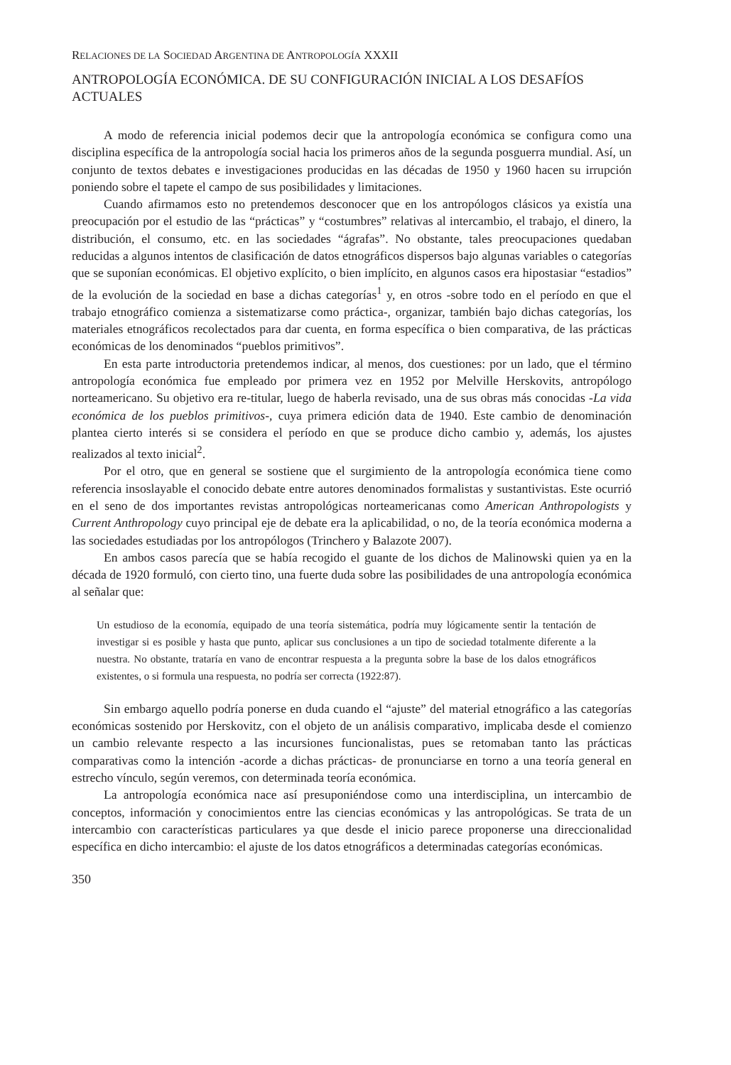RELACIONES DE LA SOCIEDAD ARGENTINA DE ANTROPOLOGÍA XXXII
ANTROPOLOGÍA ECONÓMICA. DE SU CONFIGURACIÓN INICIAL A LOS DESAFÍOS ACTUALES
A modo de referencia inicial podemos decir que la antropología económica se configura como una disciplina específica de la antropología social hacia los primeros años de la segunda posguerra mundial. Así, un conjunto de textos debates e investigaciones producidas en las décadas de 1950 y 1960 hacen su irrupción poniendo sobre el tapete el campo de sus posibilidades y limitaciones.
Cuando afirmamos esto no pretendemos desconocer que en los antropólogos clásicos ya existía una preocupación por el estudio de las “prácticas” y “costumbres” relativas al intercambio, el trabajo, el dinero, la distribución, el consumo, etc. en las sociedades “ágrafas”. No obstante, tales preocupaciones quedaban reducidas a algunos intentos de clasificación de datos etnográficos dispersos bajo algunas variables o categorías que se suponían económicas. El objetivo explícito, o bien implícito, en algunos casos era hipostasiar “estadios” de la evolución de la sociedad en base a dichas categorías<sup>1</sup> y, en otros -sobre todo en el período en que el trabajo etnográfico comienza a sistematizarse como práctica-, organizar, también bajo dichas categorías, los materiales etnográficos recolectados para dar cuenta, en forma específica o bien comparativa, de las prácticas económicas de los denominados “pueblos primitivos”.
En esta parte introductoria pretendemos indicar, al menos, dos cuestiones: por un lado, que el término antropología económica fue empleado por primera vez en 1952 por Melville Herskovits, antropólogo norteamericano. Su objetivo era re-titular, luego de haberla revisado, una de sus obras más conocidas -La vida económica de los pueblos primitivos-, cuya primera edición data de 1940. Este cambio de denominación plantea cierto interés si se considera el período en que se produce dicho cambio y, además, los ajustes realizados al texto inicial<sup>2</sup>.
Por el otro, que en general se sostiene que el surgimiento de la antropología económica tiene como referencia insoslayable el conocido debate entre autores denominados formalistas y sustantivistas. Este ocurrió en el seno de dos importantes revistas antropológicas norteamericanas como American Anthropologists y Current Anthropology cuyo principal eje de debate era la aplicabilidad, o no, de la teoría económica moderna a las sociedades estudiadas por los antropólogos (Trinchero y Balazote 2007).
En ambos casos parecía que se había recogido el guante de los dichos de Malinowski quien ya en la década de 1920 formuló, con cierto tino, una fuerte duda sobre las posibilidades de una antropología económica al señalar que:
Un estudioso de la economía, equipado de una teoría sistemática, podría muy lógicamente sentir la tentación de investigar si es posible y hasta que punto, aplicar sus conclusiones a un tipo de sociedad totalmente diferente a la nuestra. No obstante, trataría en vano de encontrar respuesta a la pregunta sobre la base de los dalos etnográficos existentes, o si formula una respuesta, no podría ser correcta (1922:87).
Sin embargo aquello podría ponerse en duda cuando el “ajuste” del material etnográfico a las categorías económicas sostenido por Herskovitz, con el objeto de un análisis comparativo, implicaba desde el comienzo un cambio relevante respecto a las incursiones funcionalistas, pues se retomaban tanto las prácticas comparativas como la intención -acorde a dichas prácticas- de pronunciarse en torno a una teoría general en estrecho vínculo, según veremos, con determinada teoría económica.
La antropología económica nace así presuponiéndose como una interdisciplina, un intercambio de conceptos, información y conocimientos entre las ciencias económicas y las antropológicas. Se trata de un intercambio con características particulares ya que desde el inicio parece proponerse una direccionalidad específica en dicho intercambio: el ajuste de los datos etnográficos a determinadas categorías económicas.
350